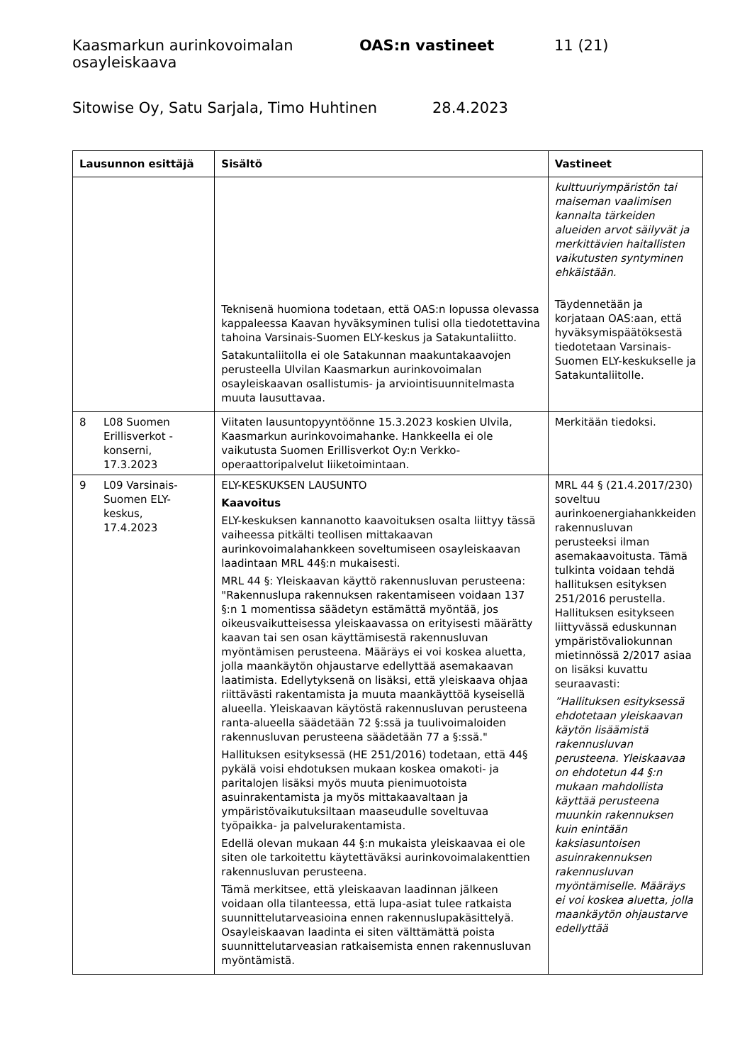Kaasmarkun aurinkovoimalan osayleiskaava OAS:n vastineet 11 (21)
Sitowise Oy, Satu Sarjala, Timo Huhtinen 28.4.2023
| Lausunnon esittäjä | Sisältö | Vastineet |
| --- | --- | --- |
| | Teknisenä huomiona todetaan, että OAS:n lopussa olevassa kappaleessa Kaavan hyväksyminen tulisi olla tiedotettavina tahoina Varsinais-Suomen ELY-keskus ja Satakuntaliitto. Satakuntaliitolla ei ole Satakunnan maakuntakaavojen perusteella Ulvilan Kaasmarkun aurinkovoimalan osayleiskaavan osallistumis- ja arviointisuunnitelmasta muuta lausuttavaa. | kulttuuriympäristön tai maiseman vaalimisen kannalta tärkeiden alueiden arvot säilyvät ja merkittävien haitallisten vaikutusten syntyminen ehkäistään. Täydennetään ja korjataan OAS:aan, että hyväksymispäätöksestä tiedotetaan Varsinais-Suomen ELY-keskukselle ja Satakuntaliitolle. |
| 8 L08 Suomen Erillisverkot -konserni, 17.3.2023 | Viitaten lausuntopyyntöönne 15.3.2023 koskien Ulvila, Kaasmarkun aurinkovoimahanke. Hankkeella ei ole vaikutusta Suomen Erillisverkot Oy:n Verkko-operaattoripalvelut liiketoimintaan. | Merkitään tiedoksi. |
| 9 L09 Varsinais-Suomen ELY-keskus, 17.4.2023 | ELY-KESKUKSEN LAUSUNTO Kaavoitus ELY-keskuksen kannanotto kaavoituksen osalta liittyy tässä vaiheessa pitkälti teollisen mittakaavan aurinkovoimalahankkeen soveltumiseen osayleiskaavan laadintaan MRL 44§:n mukaisesti. MRL 44 §: Yleiskaavan käyttö rakennusluvan perusteena: "Rakennuslupa rakennuksen rakentamiseen voidaan 137 §:n 1 momentissa säädetyn estämättä myöntää, jos oikeusvaikutteisessa yleiskaavassa on erityisesti määrätty kaavan tai sen osan käyttämisestä rakennusluvan myöntämisen perusteena. Määräys ei voi koskea aluetta, jolla maankäytön ohjaustarve edellyttää asemakaavan laatimista. Edellytyksenä on lisäksi, että yleiskaava ohjaa riittävästi rakentamista ja muuta maankäyttöä kyseisellä alueella. Yleiskaavan käytöstä rakennusluvan perusteena ranta-alueella säädetään 72 §:ssä ja tuulivoimaloiden rakennusluvan perusteena säädetään 77 a §:ssä." Hallituksen esityksessä (HE 251/2016) todetaan, että 44§ pykälä voisi ehdotuksen mukaan koskea omakoti- ja paritalojen lisäksi myös muuta pienimuotoista asuinrakentamista ja myös mittakaavaltaan ja ympäristövaikutuksiltaan maaseudulle soveltuvaa työpaikka- ja palvelurakentamista. Edellä olevan mukaan 44 §:n mukaista yleiskaavaa ei ole siten ole tarkoitettu käytettäväksi aurinkovoimalakenttien rakennusluvan perusteena. Tämä merkitsee, että yleiskaavan laadinnan jälkeen voidaan olla tilanteessa, että lupa-asiat tulee ratkaista suunnittelutarveasioina ennen rakennuslupakäsittelyä. Osayleiskaavan laadinta ei siten välttämättä poista suunnittelutarveasian ratkaisemista ennen rakennusluvan myöntämistä. | MRL 44 § (21.4.2017/230) soveltuu aurinkoenergiahankkeiden rakennusluvan perusteeksi ilman asemakaavoitusta. Tämä tulkinta voidaan tehdä hallituksen esityksen 251/2016 perustella. Hallituksen esitykseen liittyvässä eduskunnan ympäristövaliokunnan mietinnössä 2/2017 asiaa on lisäksi kuvattu seuraavasti: ”Hallituksen esityksessä ehdotetaan yleiskaavan käytön lisäämistä rakennusluvan perusteena. Yleiskaavaa on ehdotetun 44 §:n mukaan mahdollista käyttää perusteena muunkin rakennuksen kuin enintään kaksiasuntoisen asuinrakennuksen rakennusluvan myöntämiselle. Määräys ei voi koskea aluetta, jolla maankäytön ohjaustarve edellyttää |